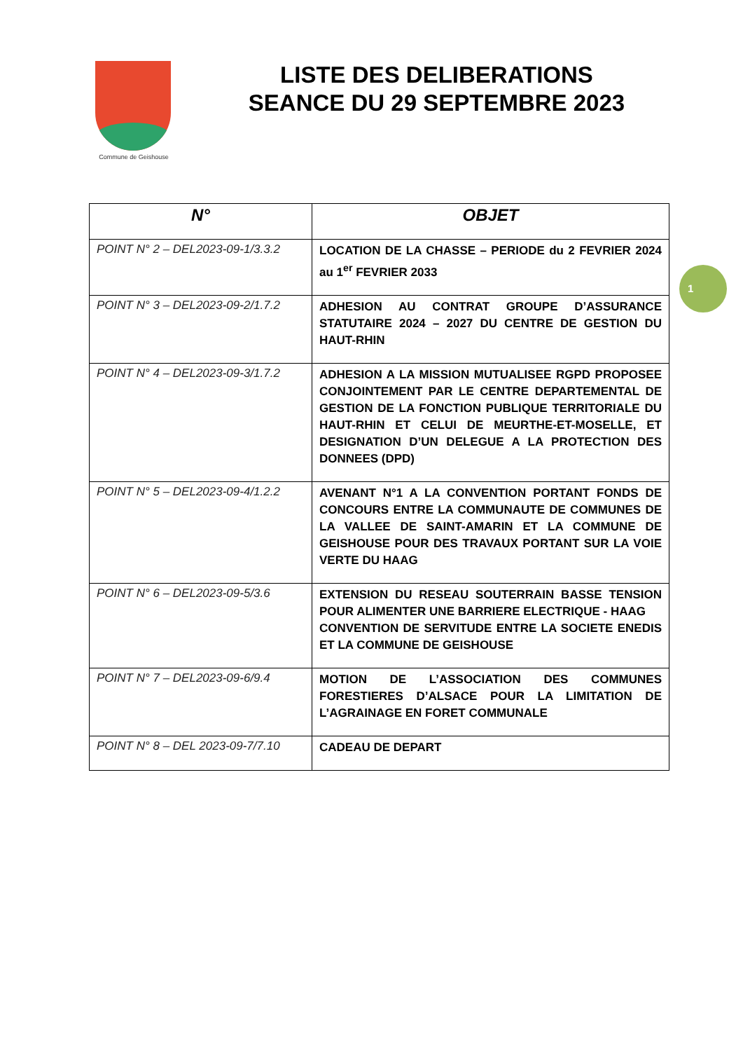Commune de Geishouse
LISTE DES DELIBERATIONS
SEANCE DU 29 SEPTEMBRE 2023
1
| N° | OBJET |
| --- | --- |
| POINT N° 2 – DEL2023-09-1/3.3.2 | LOCATION DE LA CHASSE – PERIODE du 2 FEVRIER 2024 au 1<sup>er</sup> FEVRIER 2033 |
| POINT N° 3 – DEL2023-09-2/1.7.2 | ADHESION AU CONTRAT GROUPE D’ASSURANCE STATUTAIRE 2024 – 2027 DU CENTRE DE GESTION DU HAUT-RHIN |
| POINT N° 4 – DEL2023-09-3/1.7.2 | ADHESION A LA MISSION MUTUALISEE RGPD PROPOSEE CONJOINTEMENT PAR LE CENTRE DEPARTEMENTAL DE GESTION DE LA FONCTION PUBLIQUE TERRITORIALE DU HAUT-RHIN ET CELUI DE MEURTHE-ET-MOSELLE, ET DESIGNATION D’UN DELEGUE A LA PROTECTION DES DONNEES (DPD) |
| POINT N° 5 – DEL2023-09-4/1.2.2 | AVENANT N°1 A LA CONVENTION PORTANT FONDS DE CONCOURS ENTRE LA COMMUNAUTE DE COMMUNES DE LA VALLEE DE SAINT-AMARIN ET LA COMMUNE DE GEISHOUSE POUR DES TRAVAUX PORTANT SUR LA VOIE VERTE DU HAAG |
| POINT N° 6 – DEL2023-09-5/3.6 | EXTENSION DU RESEAU SOUTERRAIN BASSE TENSION POUR ALIMENTER UNE BARRIERE ELECTRIQUE - HAAG CONVENTION DE SERVITUDE ENTRE LA SOCIETE ENEDIS ET LA COMMUNE DE GEISHOUSE |
| POINT N° 7 – DEL2023-09-6/9.4 | MOTION DE L’ASSOCIATION DES COMMUNES FORESTIERES D’ALSACE POUR LA LIMITATION DE L’AGRAINAGE EN FORET COMMUNALE |
| POINT N° 8 – DEL 2023-09-7/7.10 | CADEAU DE DEPART |